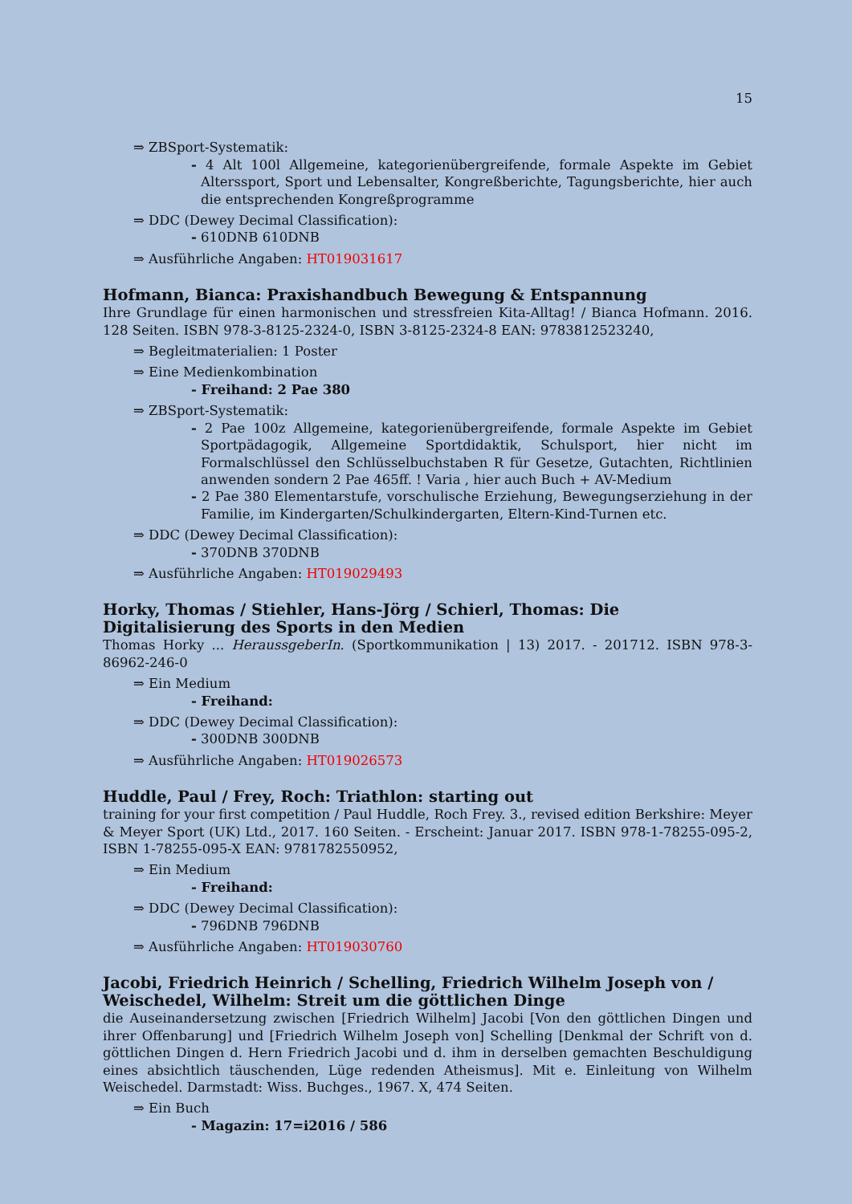15
⇒ ZBSport-Systematik:
- 4 Alt 100l Allgemeine, kategorienübergreifende, formale Aspekte im Gebiet Alterssport, Sport und Lebensalter, Kongreßberichte, Tagungsberichte, hier auch die entsprechenden Kongreßprogramme
⇒ DDC (Dewey Decimal Classification):
- 610DNB 610DNB
⇒ Ausführliche Angaben: HT019031617
Hofmann, Bianca: Praxishandbuch Bewegung & Entspannung
Ihre Grundlage für einen harmonischen und stressfreien Kita-Alltag! / Bianca Hofmann. 2016. 128 Seiten. ISBN 978-3-8125-2324-0, ISBN 3-8125-2324-8 EAN: 9783812523240,
⇒ Begleitmaterialien: 1 Poster
⇒ Eine Medienkombination
- Freihand: 2 Pae 380
⇒ ZBSport-Systematik:
- 2 Pae 100z Allgemeine, kategorienübergreifende, formale Aspekte im Gebiet Sportpädagogik, Allgemeine Sportdidaktik, Schulsport, hier nicht im Formalschlüssel den Schlüsselbuchstaben R für Gesetze, Gutachten, Richtlinien anwenden sondern 2 Pae 465ff. ! Varia , hier auch Buch + AV-Medium
- 2 Pae 380 Elementarstufe, vorschulische Erziehung, Bewegungserziehung in der Familie, im Kindergarten/Schulkindergarten, Eltern-Kind-Turnen etc.
⇒ DDC (Dewey Decimal Classification):
- 370DNB 370DNB
⇒ Ausführliche Angaben: HT019029493
Horky, Thomas / Stiehler, Hans-Jörg / Schierl, Thomas: Die Digitalisierung des Sports in den Medien
Thomas Horky ... HeraussgeberIn. (Sportkommunikation | 13) 2017. - 201712. ISBN 978-3-86962-246-0
⇒ Ein Medium
- Freihand:
⇒ DDC (Dewey Decimal Classification):
- 300DNB 300DNB
⇒ Ausführliche Angaben: HT019026573
Huddle, Paul / Frey, Roch: Triathlon: starting out
training for your first competition / Paul Huddle, Roch Frey. 3., revised edition Berkshire: Meyer & Meyer Sport (UK) Ltd., 2017. 160 Seiten. - Erscheint: Januar 2017. ISBN 978-1-78255-095-2, ISBN 1-78255-095-X EAN: 9781782550952,
⇒ Ein Medium
- Freihand:
⇒ DDC (Dewey Decimal Classification):
- 796DNB 796DNB
⇒ Ausführliche Angaben: HT019030760
Jacobi, Friedrich Heinrich / Schelling, Friedrich Wilhelm Joseph von / Weischedel, Wilhelm: Streit um die göttlichen Dinge
die Auseinandersetzung zwischen [Friedrich Wilhelm] Jacobi [Von den göttlichen Dingen und ihrer Offenbarung] und [Friedrich Wilhelm Joseph von] Schelling [Denkmal der Schrift von d. göttlichen Dingen d. Hern Friedrich Jacobi und d. ihm in derselben gemachten Beschuldigung eines absichtlich täuschenden, Lüge redenden Atheismus]. Mit e. Einleitung von Wilhelm Weischedel. Darmstadt: Wiss. Buchges., 1967. X, 474 Seiten.
⇒ Ein Buch
- Magazin: 17=i2016 / 586